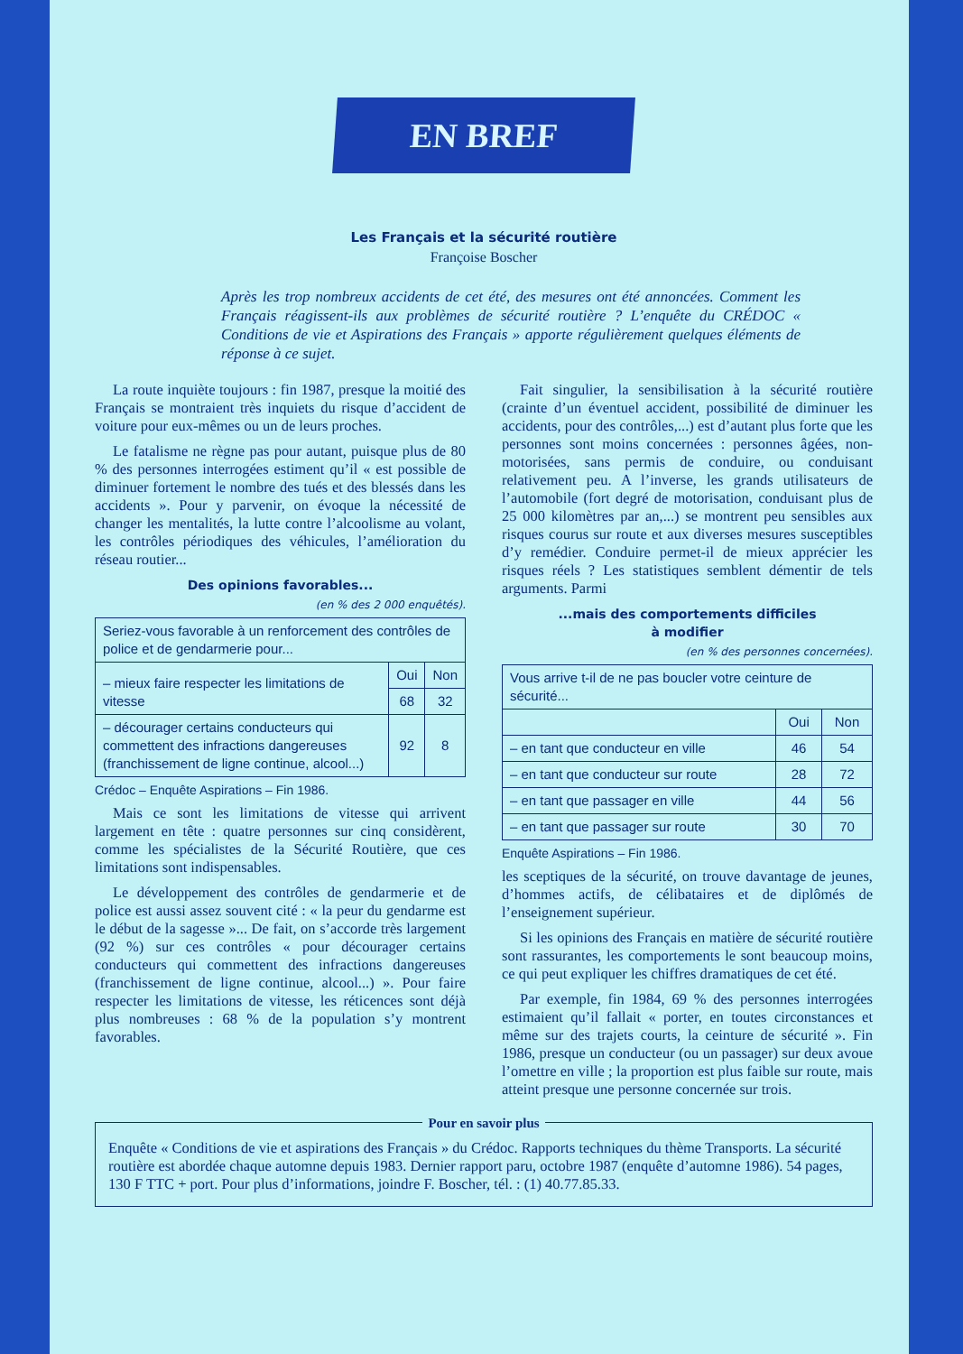EN BREF
Les Français et la sécurité routière
Françoise Boscher
Après les trop nombreux accidents de cet été, des mesures ont été annoncées. Comment les Français réagissent-ils aux problèmes de sécurité routière ? L’enquête du CRÉDOC « Conditions de vie et Aspirations des Français » apporte régulièrement quelques éléments de réponse à ce sujet.
La route inquiète toujours : fin 1987, presque la moitié des Français se montraient très inquiets du risque d’accident de voiture pour eux-mêmes ou un de leurs proches.
Le fatalisme ne règne pas pour autant, puisque plus de 80 % des personnes interrogées estiment qu’il « est possible de diminuer fortement le nombre des tués et des blessés dans les accidents ». Pour y parvenir, on évoque la nécessité de changer les mentalités, la lutte contre l’alcoolisme au volant, les contrôles périodiques des véhicules, l’amélioration du réseau routier...
Des opinions favorables...
(en % des 2 000 enquêtés).
| Seriez-vous favorable à un renforcement des contrôles de police et de gendarmerie pour... | | |
| – mieux faire respecter les limitations de vitesse | Oui | Non |
| | 68 | 32 |
| – décourager certains conducteurs qui commettent des infractions dangereuses (franchissement de ligne continue, alcool...) | 92 | 8 |
Crédoc – Enquête Aspirations – Fin 1986.
Mais ce sont les limitations de vitesse qui arrivent largement en tête : quatre personnes sur cinq considèrent, comme les spécialistes de la Sécurité Routière, que ces limitations sont indispensables.
Le développement des contrôles de gendarmerie et de police est aussi assez souvent cité : « la peur du gendarme est le début de la sagesse »... De fait, on s’accorde très largement (92 %) sur ces contrôles « pour décourager certains conducteurs qui commettent des infractions dangereuses (franchissement de ligne continue, alcool...) ». Pour faire respecter les limitations de vitesse, les réticences sont déjà plus nombreuses : 68 % de la population s’y montrent favorables.
Fait singulier, la sensibilisation à la sécurité routière (crainte d’un éventuel accident, possibilité de diminuer les accidents, pour des contrôles,...) est d’autant plus forte que les personnes sont moins concernées : personnes âgées, non-motorisées, sans permis de conduire, ou conduisant relativement peu. A l’inverse, les grands utilisateurs de l’automobile (fort degré de motorisation, conduisant plus de 25 000 kilomètres par an,...) se montrent peu sensibles aux risques courus sur route et aux diverses mesures susceptibles d’y remédier. Conduire permet-il de mieux apprécier les risques réels ? Les statistiques semblent démentir de tels arguments. Parmi
...mais des comportements difficiles
à modifier
(en % des personnes concernées).
| Vous arrive t-il de ne pas boucler votre ceinture de sécurité... | | |
| | Oui | Non |
| – en tant que conducteur en ville | 46 | 54 |
| – en tant que conducteur sur route | 28 | 72 |
| – en tant que passager en ville | 44 | 56 |
| – en tant que passager sur route | 30 | 70 |
Enquête Aspirations – Fin 1986.
les sceptiques de la sécurité, on trouve davantage de jeunes, d’hommes actifs, de célibataires et de diplômés de l’enseignement supérieur.
Si les opinions des Français en matière de sécurité routière sont rassurantes, les comportements le sont beaucoup moins, ce qui peut expliquer les chiffres dramatiques de cet été.
Par exemple, fin 1984, 69 % des personnes interrogées estimaient qu’il fallait « porter, en toutes circonstances et même sur des trajets courts, la ceinture de sécurité ». Fin 1986, presque un conducteur (ou un passager) sur deux avoue l’omettre en ville ; la proportion est plus faible sur route, mais atteint presque une personne concernée sur trois.
Pour en savoir plus
Enquête « Conditions de vie et aspirations des Français » du Crédoc. Rapports techniques du thème Transports. La sécurité routière est abordée chaque automne depuis 1983. Dernier rapport paru, octobre 1987 (enquête d’automne 1986). 54 pages, 130 F TTC + port. Pour plus d’informations, joindre F. Boscher, tél. : (1) 40.77.85.33.